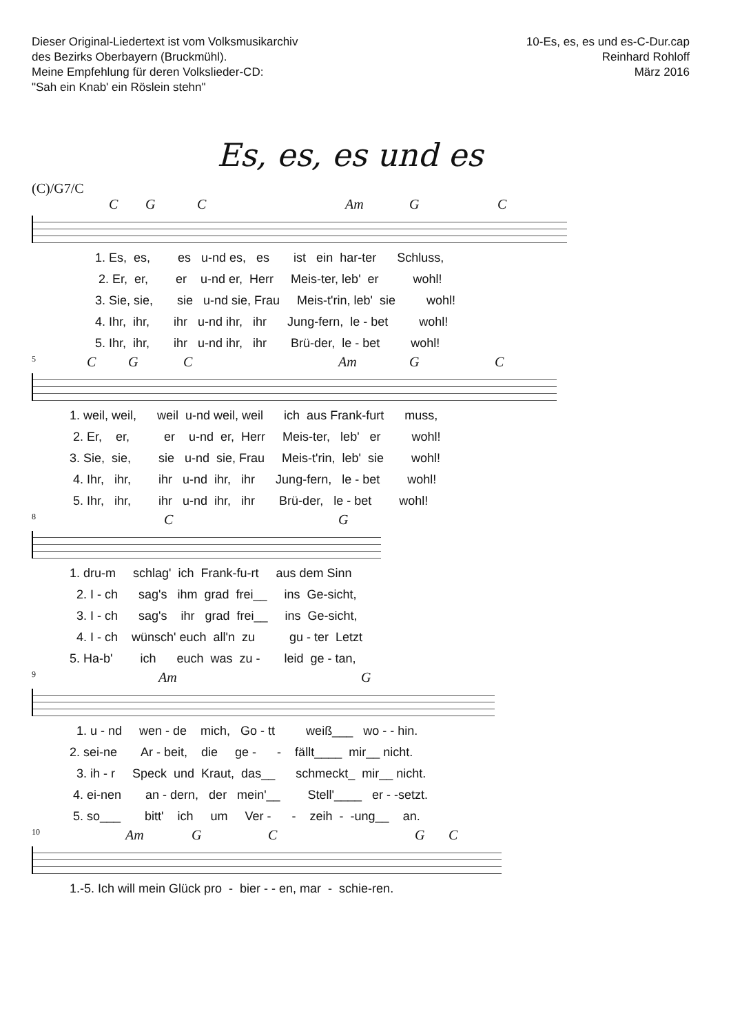Dieser Original-Liedertext ist vom Volksmusikarchiv
des Bezirks Oberbayern (Bruckmühl).
Meine Empfehlung für deren Volkslieder-CD:
"Sah ein Knab' ein Röslein stehn"
10-Es, es, es und es-C-Dur.cap
Reinhard Rohloff
März 2016
Es, es, es und es
(C)/G7/C
C G C Am G C
1. Es, es, es u-nd es, es ist ein har-ter Schluss,
2. Er, er, er u-nd er, Herr Meis-ter, leb' er wohl!
3. Sie, sie, sie u-nd sie, Frau Meis-t'rin, leb' sie wohl!
4. Ihr, ihr, ihr u-nd ihr, ihr Jung-fern, le - bet wohl!
5. Ihr, ihr, ihr u-nd ihr, ihr Brü-der, le - bet wohl!
5 C G C Am G C
1. weil, weil, weil u-nd weil, weil ich aus Frank-furt muss,
2. Er, er, er u-nd er, Herr Meis-ter, leb' er wohl!
3. Sie, sie, sie u-nd sie, Frau Meis-t'rin, leb' sie wohl!
4. Ihr, ihr, ihr u-nd ihr, ihr Jung-fern, le - bet wohl!
5. Ihr, ihr, ihr u-nd ihr, ihr Brü-der, le - bet wohl!
8 C G
1. dru-m schlag' ich Frank-fu-rt aus dem Sinn
2. I - ch sag's ihm grad frei__ ins Ge-sicht,
3. I - ch sag's ihr grad frei__ ins Ge-sicht,
4. I - ch wünsch' euch all'n zu gu - ter Letzt
5. Ha-b' ich euch was zu - leid ge - tan,
9 Am G
1. u - nd wen - de mich, Go - tt weiß___ wo - - hin.
2. sei-ne Ar - beit, die ge - - fällt____ mir__ nicht.
3. ih - r Speck und Kraut, das__ schmeckt_ mir__ nicht.
4. ei-nen an - dern, der mein'__ Stell'____ er - -setzt.
5. so___ bitt' ich um Ver - - zeih - -ung__ an.
10 Am G C G C
1.-5. Ich will mein Glück pro - bier - - en, mar - schie-ren.